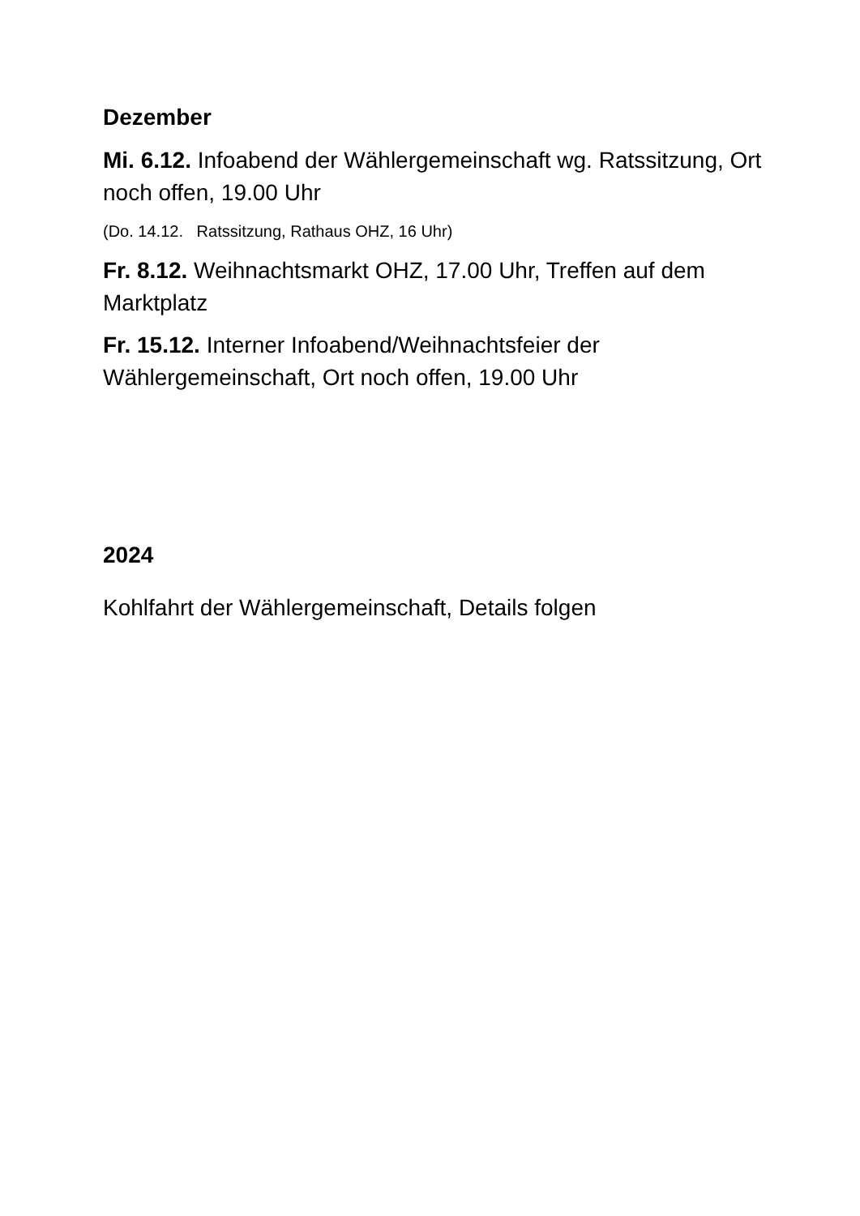Dezember
Mi. 6.12. Infoabend der Wählergemeinschaft wg. Ratssitzung, Ort noch offen, 19.00 Uhr
(Do. 14.12. Ratssitzung, Rathaus OHZ, 16 Uhr)
Fr. 8.12. Weihnachtsmarkt OHZ, 17.00 Uhr, Treffen auf dem Marktplatz
Fr. 15.12. Interner Infoabend/Weihnachtsfeier der Wählergemeinschaft, Ort noch offen, 19.00 Uhr
2024
Kohlfahrt der Wählergemeinschaft, Details folgen